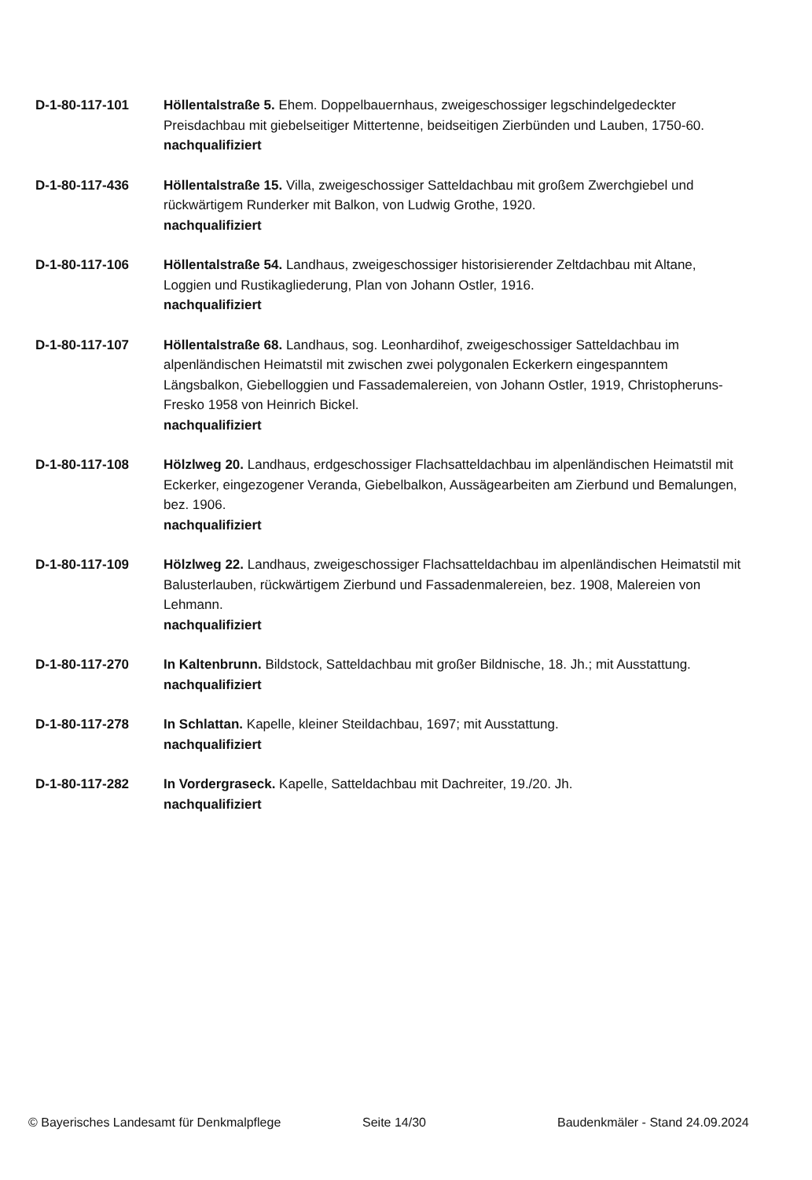D-1-80-117-101 Höllentalstraße 5. Ehem. Doppelbauernhaus, zweigeschossiger legschindelgedeckter Preisdachbau mit giebelseitiger Mittertenne, beidseitigen Zierbünden und Lauben, 1750-60.
nachqualifiziert
D-1-80-117-436 Höllentalstraße 15. Villa, zweigeschossiger Satteldachbau mit großem Zwerchgiebel und rückwärtigem Runderker mit Balkon, von Ludwig Grothe, 1920.
nachqualifiziert
D-1-80-117-106 Höllentalstraße 54. Landhaus, zweigeschossiger historisierender Zeltdachbau mit Altane, Loggien und Rustikagliederung, Plan von Johann Ostler, 1916.
nachqualifiziert
D-1-80-117-107 Höllentalstraße 68. Landhaus, sog. Leonhardihof, zweigeschossiger Satteldachbau im alpenländischen Heimatstil mit zwischen zwei polygonalen Eckerkern eingespanntem Längsbalkon, Giebelloggien und Fassademalereien, von Johann Ostler, 1919, Christopheruns-Fresko 1958 von Heinrich Bickel.
nachqualifiziert
D-1-80-117-108 Hölzlweg 20. Landhaus, erdgeschossiger Flachsatteldachbau im alpenländischen Heimatstil mit Eckerker, eingezogener Veranda, Giebelbalkon, Aussägearbeiten am Zierbund und Bemalungen, bez. 1906.
nachqualifiziert
D-1-80-117-109 Hölzlweg 22. Landhaus, zweigeschossiger Flachsatteldachbau im alpenländischen Heimatstil mit Balusterlauben, rückwärtigem Zierbund und Fassadenmalereien, bez. 1908, Malereien von Lehmann.
nachqualifiziert
D-1-80-117-270 In Kaltenbrunn. Bildstock, Satteldachbau mit großer Bildnische, 18. Jh.; mit Ausstattung.
nachqualifiziert
D-1-80-117-278 In Schlattan. Kapelle, kleiner Steildachbau, 1697; mit Ausstattung.
nachqualifiziert
D-1-80-117-282 In Vordergraseck. Kapelle, Satteldachbau mit Dachreiter, 19./20. Jh.
nachqualifiziert
© Bayerisches Landesamt für Denkmalpflege Seite 14/30 Baudenkmäler - Stand 24.09.2024